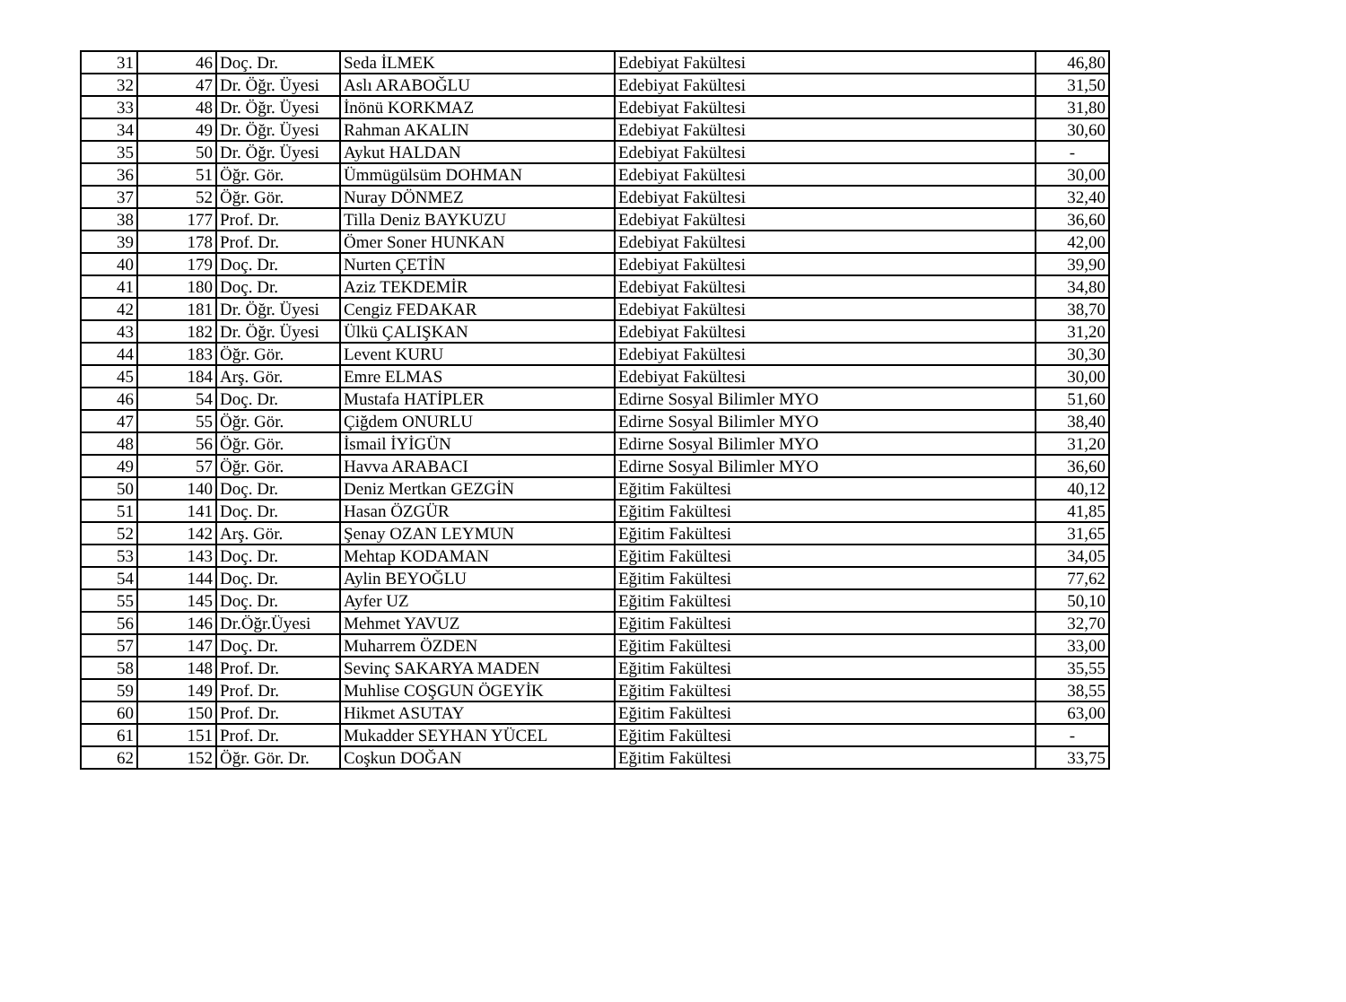| 31 | 46 | Doç. Dr. | Seda İLMEK | Edebiyat Fakültesi | 46,80 |
| 32 | 47 | Dr. Öğr. Üyesi | Aslı ARABOĞLU | Edebiyat Fakültesi | 31,50 |
| 33 | 48 | Dr. Öğr. Üyesi | İnönü KORKMAZ | Edebiyat Fakültesi | 31,80 |
| 34 | 49 | Dr. Öğr. Üyesi | Rahman AKALIN | Edebiyat Fakültesi | 30,60 |
| 35 | 50 | Dr. Öğr. Üyesi | Aykut HALDAN | Edebiyat Fakültesi | - |
| 36 | 51 | Öğr. Gör. | Ümmügülsüm DOHMAN | Edebiyat Fakültesi | 30,00 |
| 37 | 52 | Öğr. Gör. | Nuray DÖNMEZ | Edebiyat Fakültesi | 32,40 |
| 38 | 177 | Prof. Dr. | Tilla Deniz BAYKUZU | Edebiyat Fakültesi | 36,60 |
| 39 | 178 | Prof. Dr. | Ömer Soner HUNKAN | Edebiyat Fakültesi | 42,00 |
| 40 | 179 | Doç. Dr. | Nurten ÇETİN | Edebiyat Fakültesi | 39,90 |
| 41 | 180 | Doç. Dr. | Aziz TEKDEMİR | Edebiyat Fakültesi | 34,80 |
| 42 | 181 | Dr. Öğr. Üyesi | Cengiz FEDAKAR | Edebiyat Fakültesi | 38,70 |
| 43 | 182 | Dr. Öğr. Üyesi | Ülkü ÇALIŞKAN | Edebiyat Fakültesi | 31,20 |
| 44 | 183 | Öğr. Gör. | Levent KURU | Edebiyat Fakültesi | 30,30 |
| 45 | 184 | Arş. Gör. | Emre ELMAS | Edebiyat Fakültesi | 30,00 |
| 46 | 54 | Doç. Dr. | Mustafa HATİPLER | Edirne Sosyal Bilimler MYO | 51,60 |
| 47 | 55 | Öğr. Gör. | Çiğdem ONURLU | Edirne Sosyal Bilimler MYO | 38,40 |
| 48 | 56 | Öğr. Gör. | İsmail İYİGÜN | Edirne Sosyal Bilimler MYO | 31,20 |
| 49 | 57 | Öğr. Gör. | Havva ARABACI | Edirne Sosyal Bilimler MYO | 36,60 |
| 50 | 140 | Doç. Dr. | Deniz Mertkan GEZGİN | Eğitim Fakültesi | 40,12 |
| 51 | 141 | Doç. Dr. | Hasan ÖZGÜR | Eğitim Fakültesi | 41,85 |
| 52 | 142 | Arş. Gör. | Şenay OZAN LEYMUN | Eğitim Fakültesi | 31,65 |
| 53 | 143 | Doç. Dr. | Mehtap KODAMAN | Eğitim Fakültesi | 34,05 |
| 54 | 144 | Doç. Dr. | Aylin BEYOĞLU | Eğitim Fakültesi | 77,62 |
| 55 | 145 | Doç. Dr. | Ayfer UZ | Eğitim Fakültesi | 50,10 |
| 56 | 146 | Dr.Öğr.Üyesi | Mehmet YAVUZ | Eğitim Fakültesi | 32,70 |
| 57 | 147 | Doç. Dr. | Muharrem ÖZDEN | Eğitim Fakültesi | 33,00 |
| 58 | 148 | Prof. Dr. | Sevinç SAKARYA MADEN | Eğitim Fakültesi | 35,55 |
| 59 | 149 | Prof. Dr. | Muhlise COŞGUN ÖGEYİK | Eğitim Fakültesi | 38,55 |
| 60 | 150 | Prof. Dr. | Hikmet ASUTAY | Eğitim Fakültesi | 63,00 |
| 61 | 151 | Prof. Dr. | Mukadder SEYHAN YÜCEL | Eğitim Fakültesi | - |
| 62 | 152 | Öğr. Gör. Dr. | Coşkun DOĞAN | Eğitim Fakültesi | 33,75 |